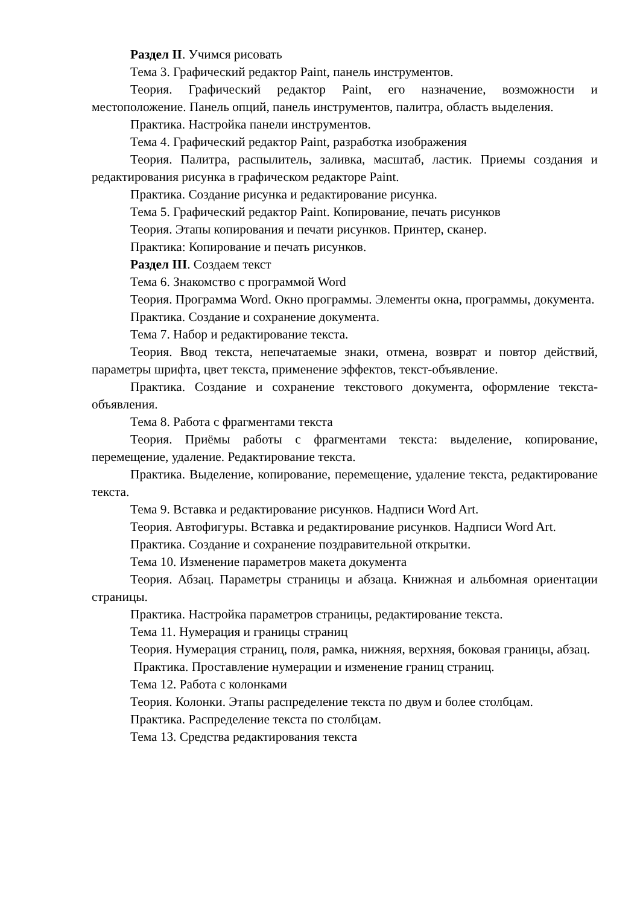Раздел II. Учимся рисовать
Тема 3. Графический редактор Paint, панель инструментов.
Теория. Графический редактор Paint, его назначение, возможности и местоположение. Панель опций, панель инструментов, палитра, область выделения.
Практика. Настройка панели инструментов.
Тема 4. Графический редактор Paint, разработка изображения
Теория. Палитра, распылитель, заливка, масштаб, ластик. Приемы создания и редактирования рисунка в графическом редакторе Paint.
Практика. Создание рисунка и редактирование рисунка.
Тема 5. Графический редактор Paint. Копирование, печать рисунков
Теория. Этапы копирования и печати рисунков. Принтер, сканер.
Практика: Копирование и печать рисунков.
Раздел III. Создаем текст
Тема 6. Знакомство с программой Word
Теория. Программа Word. Окно программы. Элементы окна, программы, документа.
Практика. Создание и сохранение документа.
Тема 7. Набор и редактирование текста.
Теория. Ввод текста, непечатаемые знаки, отмена, возврат и повтор действий, параметры шрифта, цвет текста, применение эффектов, текст-объявление.
Практика. Создание и сохранение текстового документа, оформление текста-объявления.
Тема 8. Работа с фрагментами текста
Теория. Приёмы работы с фрагментами текста: выделение, копирование, перемещение, удаление. Редактирование текста.
Практика. Выделение, копирование, перемещение, удаление текста, редактирование текста.
Тема 9. Вставка и редактирование рисунков. Надписи Word Art.
Теория. Автофигуры. Вставка и редактирование рисунков. Надписи Word Art.
Практика. Создание и сохранение поздравительной открытки.
Тема 10. Изменение параметров макета документа
Теория. Абзац. Параметры страницы и абзаца. Книжная и альбомная ориентации страницы.
Практика. Настройка параметров страницы, редактирование текста.
Тема 11. Нумерация и границы страниц
Теория. Нумерация страниц, поля, рамка, нижняя, верхняя, боковая границы, абзац.
Практика. Проставление нумерации и изменение границ страниц.
Тема 12. Работа с колонками
Теория. Колонки. Этапы распределение текста по двум и более столбцам.
Практика. Распределение текста по столбцам.
Тема 13. Средства редактирования текста